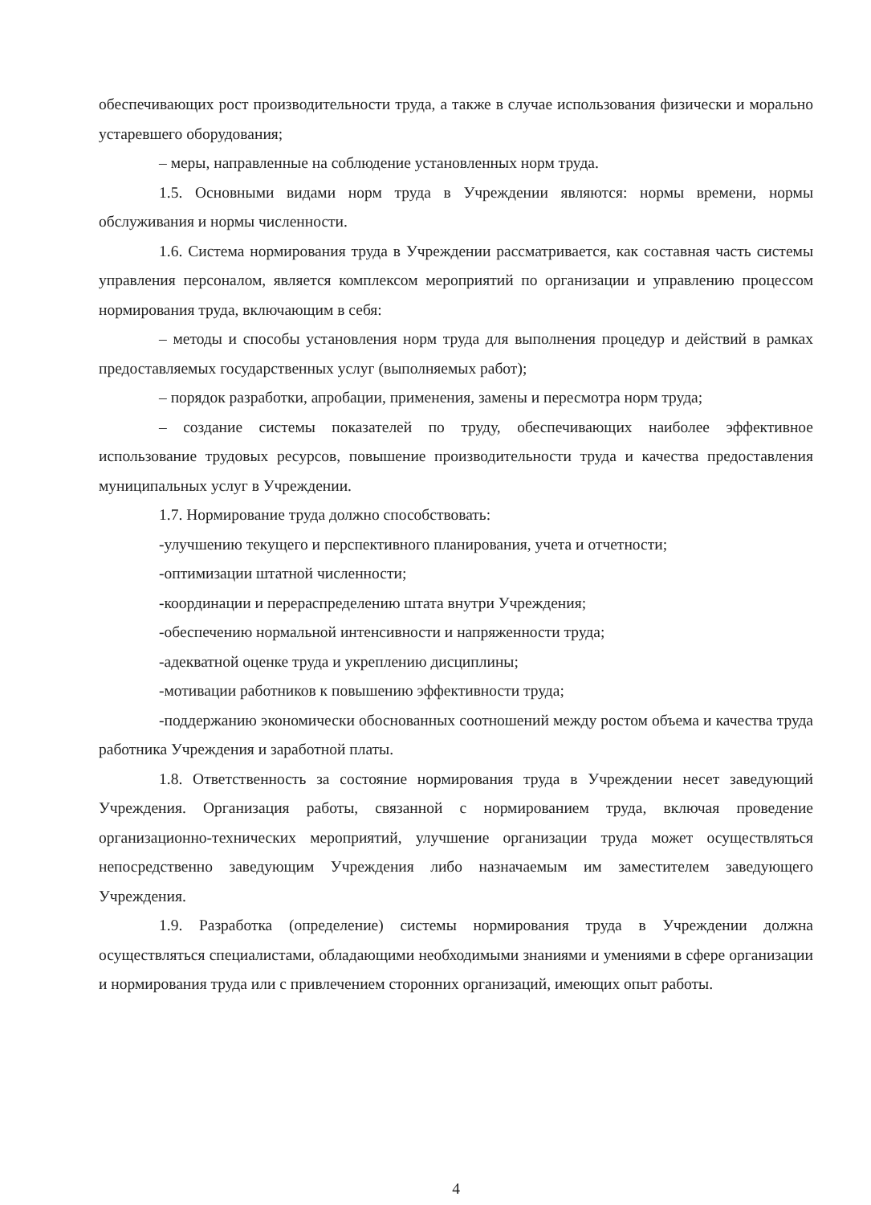обеспечивающих рост производительности труда, а также в случае использования физически и морально устаревшего оборудования;
– меры, направленные на соблюдение установленных норм труда.
1.5. Основными видами норм труда в Учреждении являются: нормы времени, нормы обслуживания и нормы численности.
1.6. Система нормирования труда в Учреждении рассматривается, как составная часть системы управления персоналом, является комплексом мероприятий по организации и управлению процессом нормирования труда, включающим в себя:
– методы и способы установления норм труда для выполнения процедур и действий в рамках предоставляемых государственных услуг (выполняемых работ);
– порядок разработки, апробации, применения, замены и пересмотра норм труда;
– создание системы показателей по труду, обеспечивающих наиболее эффективное использование трудовых ресурсов, повышение производительности труда и качества предоставления муниципальных услуг в Учреждении.
1.7. Нормирование труда должно способствовать:
-улучшению текущего и перспективного планирования, учета и отчетности;
-оптимизации штатной численности;
-координации и перераспределению штата внутри Учреждения;
-обеспечению нормальной интенсивности и напряженности труда;
-адекватной оценке труда и укреплению дисциплины;
-мотивации работников к повышению эффективности труда;
-поддержанию экономически обоснованных соотношений между ростом объема и качества труда работника Учреждения и заработной платы.
1.8. Ответственность за состояние нормирования труда в Учреждении несет заведующий Учреждения. Организация работы, связанной с нормированием труда, включая проведение организационно-технических мероприятий, улучшение организации труда может осуществляться непосредственно заведующим Учреждения либо назначаемым им заместителем заведующего Учреждения.
1.9. Разработка (определение) системы нормирования труда в Учреждении должна осуществляться специалистами, обладающими необходимыми знаниями и умениями в сфере организации и нормирования труда или с привлечением сторонних организаций, имеющих опыт работы.
4